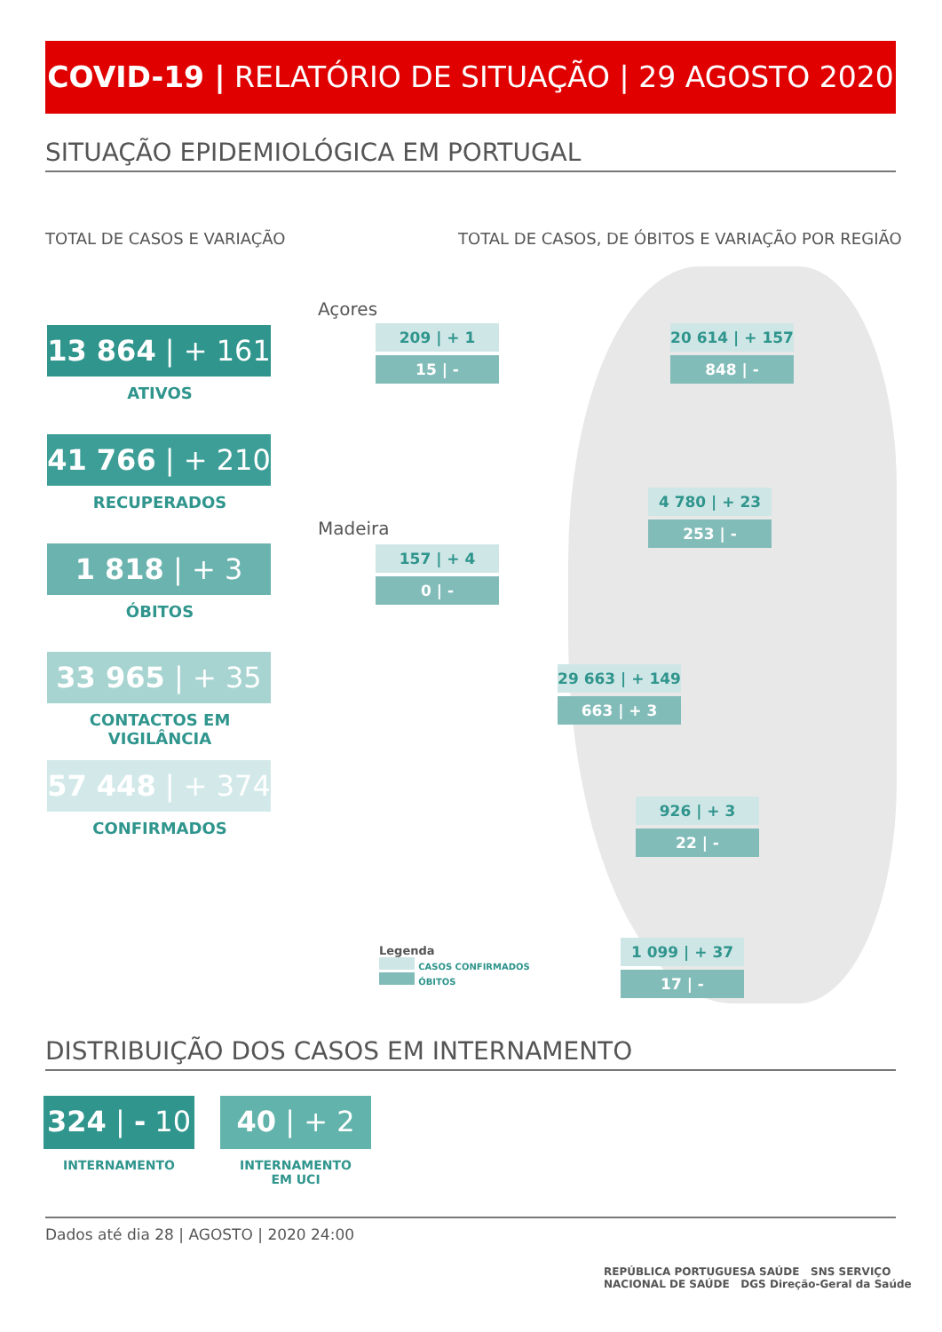COVID-19 | RELATÓRIO DE SITUAÇÃO | 29 AGOSTO 2020
SITUAÇÃO EPIDEMIOLÓGICA EM PORTUGAL
TOTAL DE CASOS E VARIAÇÃO
TOTAL DE CASOS, DE ÓBITOS E VARIAÇÃO POR REGIÃO
13 864 | + 161
ATIVOS
41 766 | + 210
RECUPERADOS
1 818 | + 3
ÓBITOS
33 965 | + 35
CONTACTOS EM VIGILÂNCIA
57 448 | + 374
CONFIRMADOS
Açores
Madeira
209 | + 1
15 | -
157 | + 4
0 | -
20 614 | + 157
848 | -
4 780 | + 23
253 | -
29 663 | + 149
663 | + 3
926 | + 3
22 | -
1 099 | + 37
17 | -
Legenda
CASOS CONFIRMADOS
ÓBITOS
DISTRIBUIÇÃO DOS CASOS EM INTERNAMENTO
324 | - 10
INTERNAMENTO
40 | + 2
INTERNAMENTO
EM UCI
Dados até dia 28 | AGOSTO | 2020 24:00
REPÚBLICA PORTUGUESA SAÚDE SNS SERVIÇO NACIONAL DE SAÚDE DGS Direção-Geral da Saúde